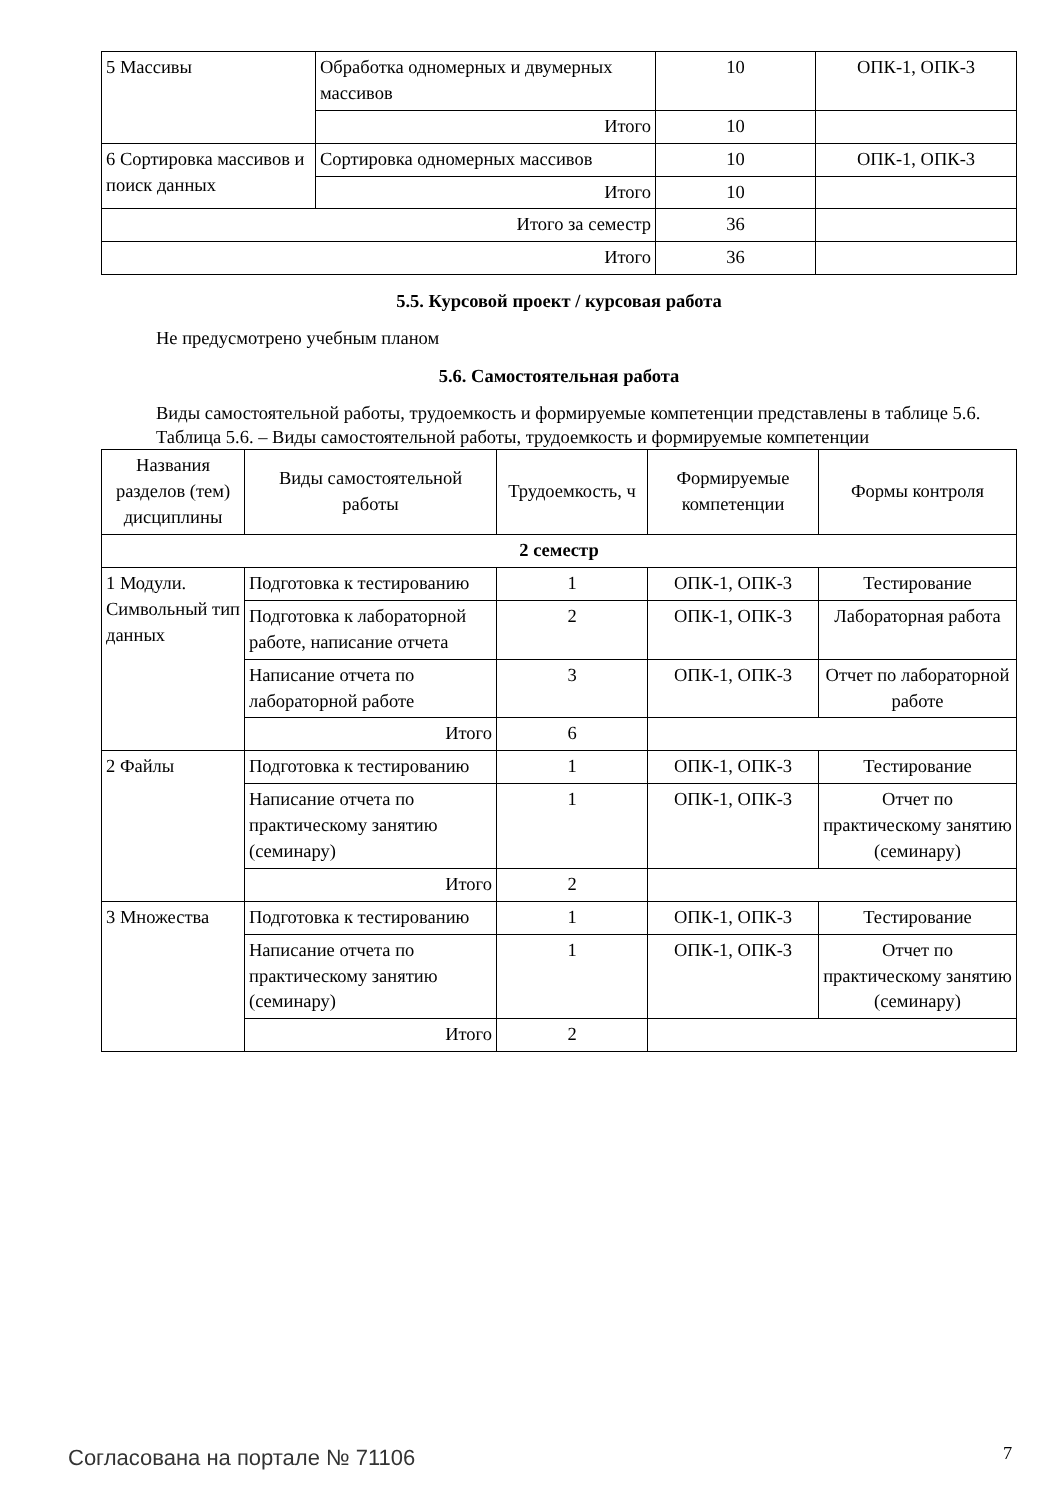| 5 Массивы | Обработка одномерных и двумерных массивов | 10 | ОПК-1, ОПК-3 |
| | Итого | 10 | |
| 6 Сортировка массивов и поиск данных | Сортировка одномерных массивов | 10 | ОПК-1, ОПК-3 |
| | Итого | 10 | |
| Итого за семестр | | 36 | |
| Итого | | 36 | |
5.5. Курсовой проект / курсовая работа
Не предусмотрено учебным планом
5.6. Самостоятельная работа
Виды самостоятельной работы, трудоемкость и формируемые компетенции представлены в таблице 5.6.
Таблица 5.6. – Виды самостоятельной работы, трудоемкость и формируемые компетенции
| Названия разделов (тем) дисциплины | Виды самостоятельной работы | Трудоемкость, ч | Формируемые компетенции | Формы контроля |
| --- | --- | --- | --- | --- |
| 2 семестр | | | | |
| 1 Модули. Символьный тип данных | Подготовка к тестированию | 1 | ОПК-1, ОПК-3 | Тестирование |
| | Подготовка к лабораторной работе, написание отчета | 2 | ОПК-1, ОПК-3 | Лабораторная работа |
| | Написание отчета по лабораторной работе | 3 | ОПК-1, ОПК-3 | Отчет по лабораторной работе |
| | Итого | 6 | | |
| 2 Файлы | Подготовка к тестированию | 1 | ОПК-1, ОПК-3 | Тестирование |
| | Написание отчета по практическому занятию (семинару) | 1 | ОПК-1, ОПК-3 | Отчет по практическому занятию (семинару) |
| | Итого | 2 | | |
| 3 Множества | Подготовка к тестированию | 1 | ОПК-1, ОПК-3 | Тестирование |
| | Написание отчета по практическому занятию (семинару) | 1 | ОПК-1, ОПК-3 | Отчет по практическому занятию (семинару) |
| | Итого | 2 | | |
Согласована на портале № 71106 7